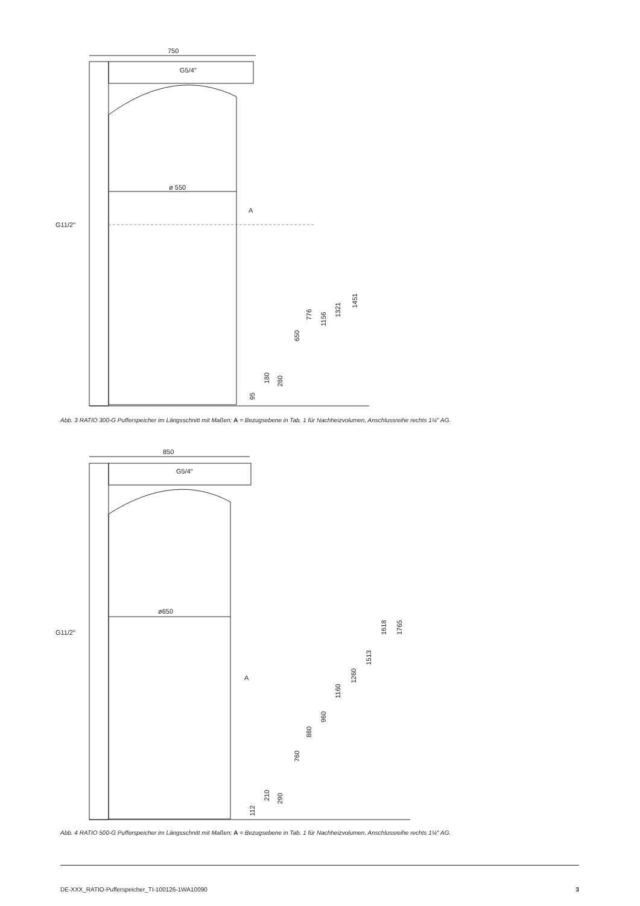750
G5/4″
ø 550
G11/2″
A
95
180
280
650
776
1156
1321
1451
Abb. 3 RATIO 300-G Pufferspeicher im Längsschnitt mit Maßen; A = Bezugsebene in Tab. 1 für Nachheizvolumen, Anschlussreihe rechts 1¼″ AG.
850
G5/4″
A
ø650
G11/2″
112
210
290
760
880
960
1160
1260
1513
1618
1765
Abb. 4 RATIO 500-G Pufferspeicher im Längsschnitt mit Maßen; A = Bezugsebene in Tab. 1 für Nachheizvolumen, Anschlussreihe rechts 1¼″ AG.
DE-XXX_RATIO-Pufferspeicher_TI-100126-1WA10090 3